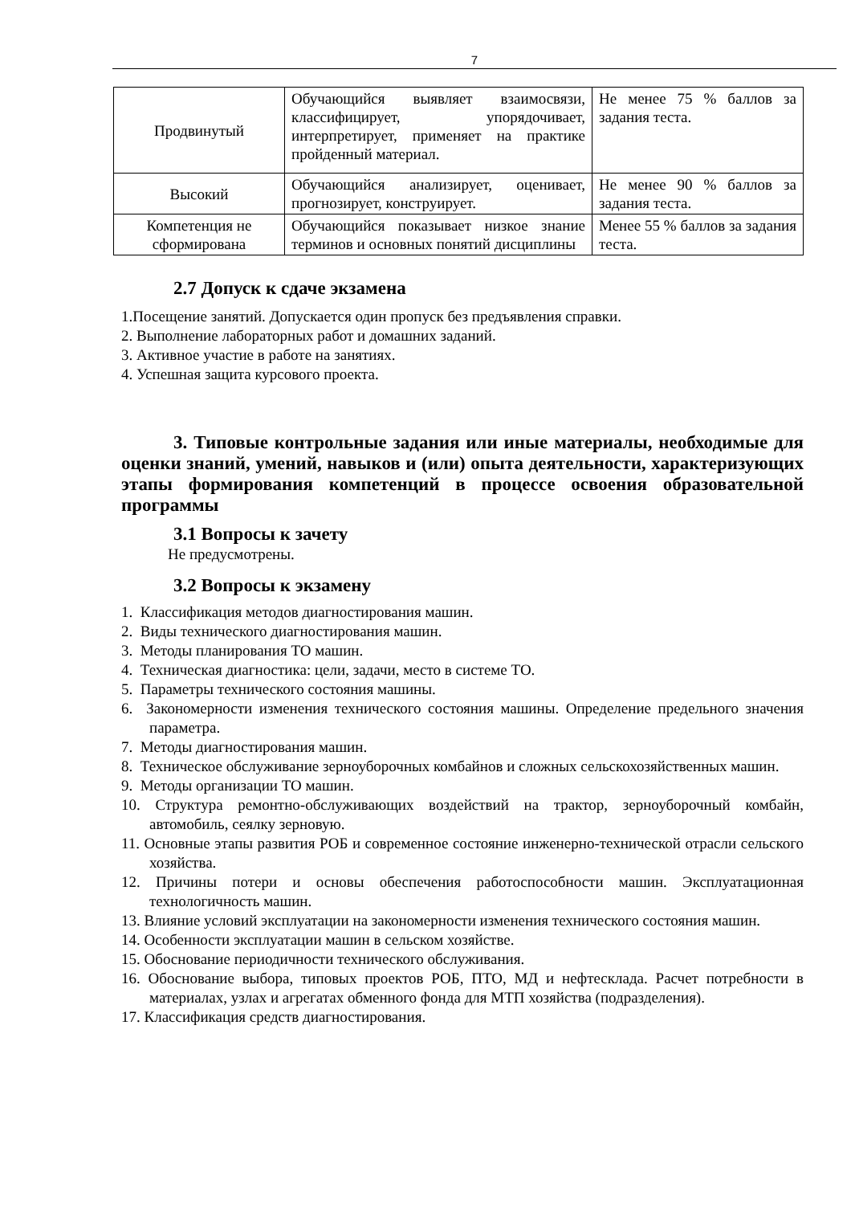7
| Продвинутый | Обучающийся выявляет взаимосвязи, классифицирует, упорядочивает, интерпретирует, применяет на практике пройденный материал. | Не менее 75 % баллов за задания теста. |
| Высокий | Обучающийся анализирует, оценивает, прогнозирует, конструирует. | Не менее 90 % баллов за задания теста. |
| Компетенция не сформирована | Обучающийся показывает низкое знание терминов и основных понятий дисциплины | Менее 55 % баллов за задания теста. |
2.7 Допуск к сдаче экзамена
1.Посещение занятий. Допускается один пропуск без предъявления справки.
2. Выполнение лабораторных работ и домашних заданий.
3. Активное участие в работе на занятиях.
4. Успешная защита курсового проекта.
3. Типовые контрольные задания или иные материалы, необходимые для оценки знаний, умений, навыков и (или) опыта деятельности, характеризующих этапы формирования компетенций в процессе освоения образовательной программы
3.1 Вопросы к зачету
Не предусмотрены.
3.2 Вопросы к экзамену
1. Классификация методов диагностирования машин.
2. Виды технического диагностирования машин.
3. Методы планирования ТО машин.
4. Техническая диагностика: цели, задачи, место в системе ТО.
5. Параметры технического состояния машины.
6. Закономерности изменения технического состояния машины. Определение предельного значения параметра.
7. Методы диагностирования машин.
8. Техническое обслуживание зерноуборочных комбайнов и сложных сельскохозяйственных машин.
9. Методы организации ТО машин.
10. Структура ремонтно-обслуживающих воздействий на трактор, зерноуборочный комбайн, автомобиль, сеялку зерновую.
11. Основные этапы развития РОБ и современное состояние инженерно-технической отрасли сельского хозяйства.
12. Причины потери и основы обеспечения работоспособности машин. Эксплуатационная технологичность машин.
13. Влияние условий эксплуатации на закономерности изменения технического состояния машин.
14. Особенности эксплуатации машин в сельском хозяйстве.
15. Обоснование периодичности технического обслуживания.
16. Обоснование выбора, типовых проектов РОБ, ПТО, МД и нефтесклада. Расчет потребности в материалах, узлах и агрегатах обменного фонда для МТП хозяйства (подразделения).
17. Классификация средств диагностирования.